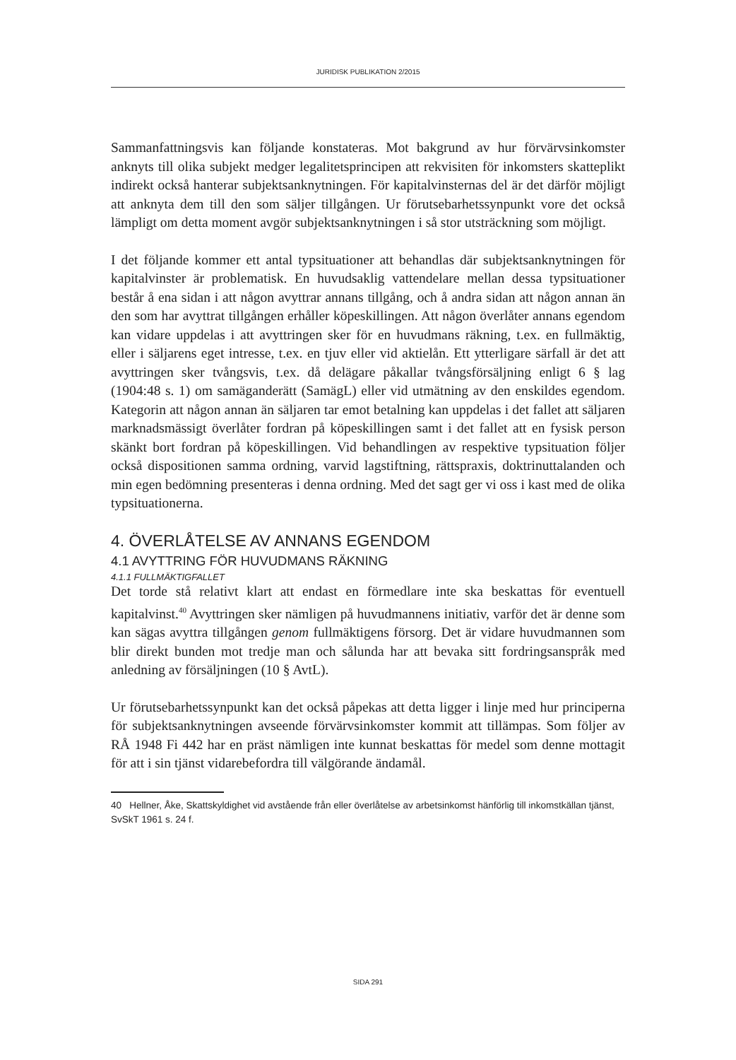JURIDISK PUBLIKATION 2/2015
Sammanfattningsvis kan följande konstateras. Mot bakgrund av hur förvärvsinkomster anknyts till olika subjekt medger legalitetsprincipen att rekvisiten för inkomsters skatteplikt indirekt också hanterar subjektsanknytningen. För kapitalvinsternas del är det därför möjligt att anknyta dem till den som säljer tillgången. Ur förutsebarhetssynpunkt vore det också lämpligt om detta moment avgör subjektsanknytningen i så stor utsträckning som möjligt.
I det följande kommer ett antal typsituationer att behandlas där subjektsanknytningen för kapitalvinster är problematisk. En huvudsaklig vattendelare mellan dessa typsituationer består å ena sidan i att någon avyttrar annans tillgång, och å andra sidan att någon annan än den som har avyttrat tillgången erhåller köpeskillingen. Att någon överlåter annans egendom kan vidare uppdelas i att avyttringen sker för en huvudmans räkning, t.ex. en fullmäktig, eller i säljarens eget intresse, t.ex. en tjuv eller vid aktielån. Ett ytterligare särfall är det att avyttringen sker tvångsvis, t.ex. då delägare påkallar tvångsförsäljning enligt 6 § lag (1904:48 s. 1) om samäganderätt (SamägL) eller vid utmätning av den enskildes egendom. Kategorin att någon annan än säljaren tar emot betalning kan uppdelas i det fallet att säljaren marknadsmässigt överlåter fordran på köpeskillingen samt i det fallet att en fysisk person skänkt bort fordran på köpeskillingen. Vid behandlingen av respektive typsituation följer också dispositionen samma ordning, varvid lagstiftning, rättspraxis, doktrinuttalanden och min egen bedömning presenteras i denna ordning. Med det sagt ger vi oss i kast med de olika typsituationerna.
4. ÖVERLÅTELSE AV ANNANS EGENDOM
4.1 AVYTTRING FÖR HUVUDMANS RÄKNING
4.1.1 FULLMÄKTIGFALLET
Det torde stå relativt klart att endast en förmedlare inte ska beskattas för eventuell kapitalvinst.<sup>40</sup> Avyttringen sker nämligen på huvudmannens initiativ, varför det är denne som kan sägas avyttra tillgången genom fullmäktigens försorg. Det är vidare huvudmannen som blir direkt bunden mot tredje man och sålunda har att bevaka sitt fordringsanspråk med anledning av försäljningen (10 § AvtL).
Ur förutsebarhetssynpunkt kan det också påpekas att detta ligger i linje med hur principerna för subjektsanknytningen avseende förvärvsinkomster kommit att tillämpas. Som följer av RÅ 1948 Fi 442 har en präst nämligen inte kunnat beskattas för medel som denne mottagit för att i sin tjänst vidarebefordra till välgörande ändamål.
40 Hellner, Åke, Skattskyldighet vid avstående från eller överlåtelse av arbetsinkomst hänförlig till inkomstkällan tjänst, SvSkT 1961 s. 24 f.
SIDA 291